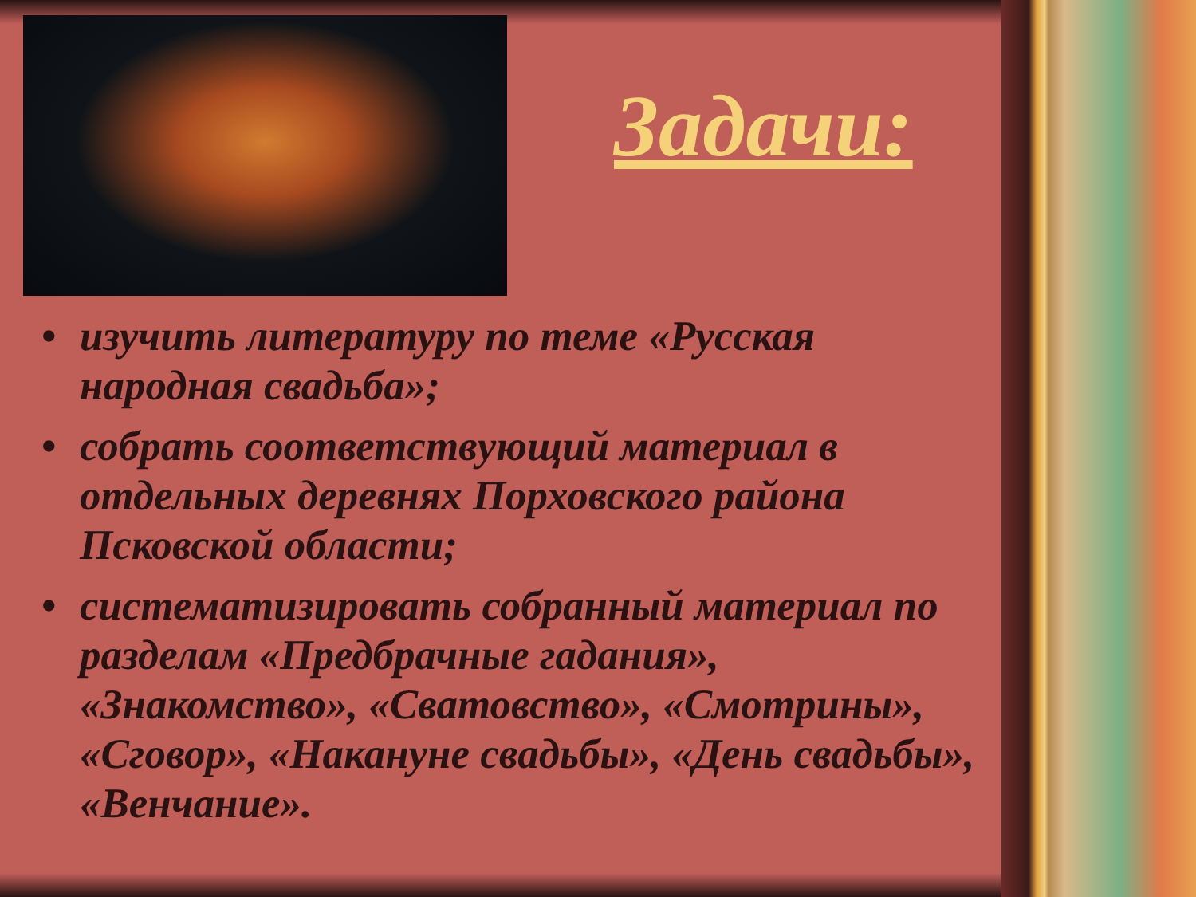Задачи:
• изучить литературу по теме «Русская народная свадьба»;
• собрать соответствующий материал в отдельных деревнях Порховского района Псковской области;
• систематизировать собранный материал по разделам «Предбрачные гадания», «Знакомство», «Сватовство», «Смотрины», «Сговор», «Накануне свадьбы», «День свадьбы», «Венчание».